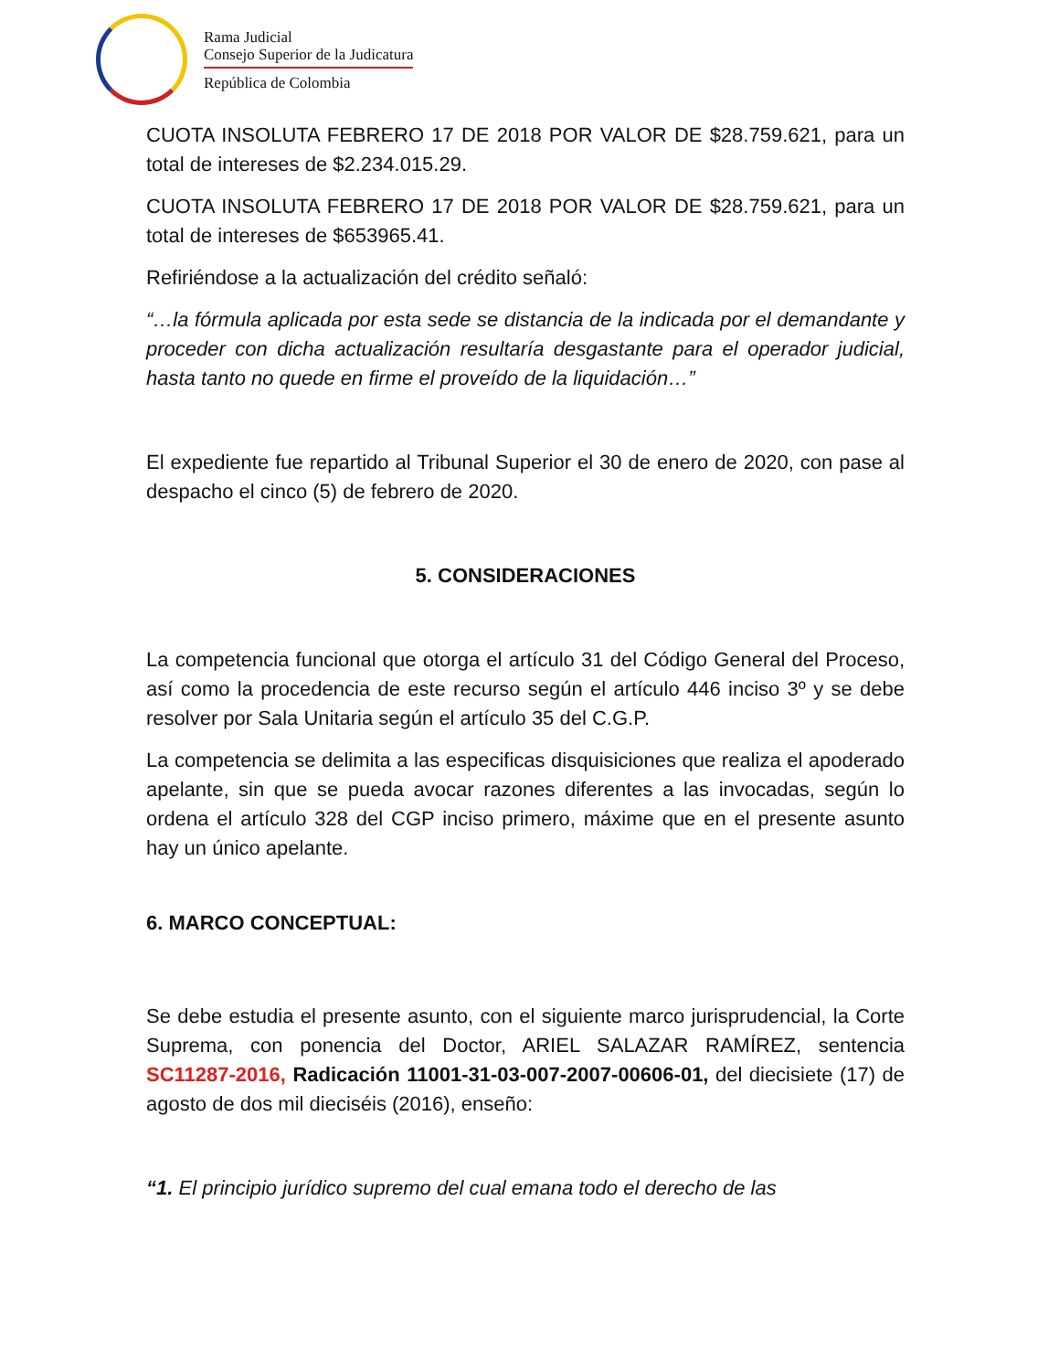Rama Judicial
Consejo Superior de la Judicatura
República de Colombia
CUOTA INSOLUTA FEBRERO 17 DE 2018 POR VALOR DE $28.759.621, para un total de intereses de $2.234.015.29.
CUOTA INSOLUTA FEBRERO 17 DE 2018 POR VALOR DE $28.759.621, para un total de intereses de $653965.41.
Refiriéndose a la actualización del crédito señaló:
“…la fórmula aplicada por esta sede se distancia de la indicada por el demandante y proceder con dicha actualización resultaría desgastante para el operador judicial, hasta tanto no quede en firme el proveído de la liquidación…”
El expediente fue repartido al Tribunal Superior el 30 de enero de 2020, con pase al despacho el cinco (5) de febrero de 2020.
5. CONSIDERACIONES
La competencia funcional que otorga el artículo 31 del Código General del Proceso, así como la procedencia de este recurso según el artículo 446 inciso 3º y se debe resolver por Sala Unitaria según el artículo 35 del C.G.P.
La competencia se delimita a las especificas disquisiciones que realiza el apoderado apelante, sin que se pueda avocar razones diferentes a las invocadas, según lo ordena el artículo 328 del CGP inciso primero, máxime que en el presente asunto hay un único apelante.
6. MARCO CONCEPTUAL:
Se debe estudia el presente asunto, con el siguiente marco jurisprudencial, la Corte Suprema, con ponencia del Doctor, ARIEL SALAZAR RAMÍREZ, sentencia SC11287-2016, Radicación 11001-31-03-007-2007-00606-01, del diecisiete (17) de agosto de dos mil dieciséis (2016), enseño:
“1. El principio jurídico supremo del cual emana todo el derecho de las